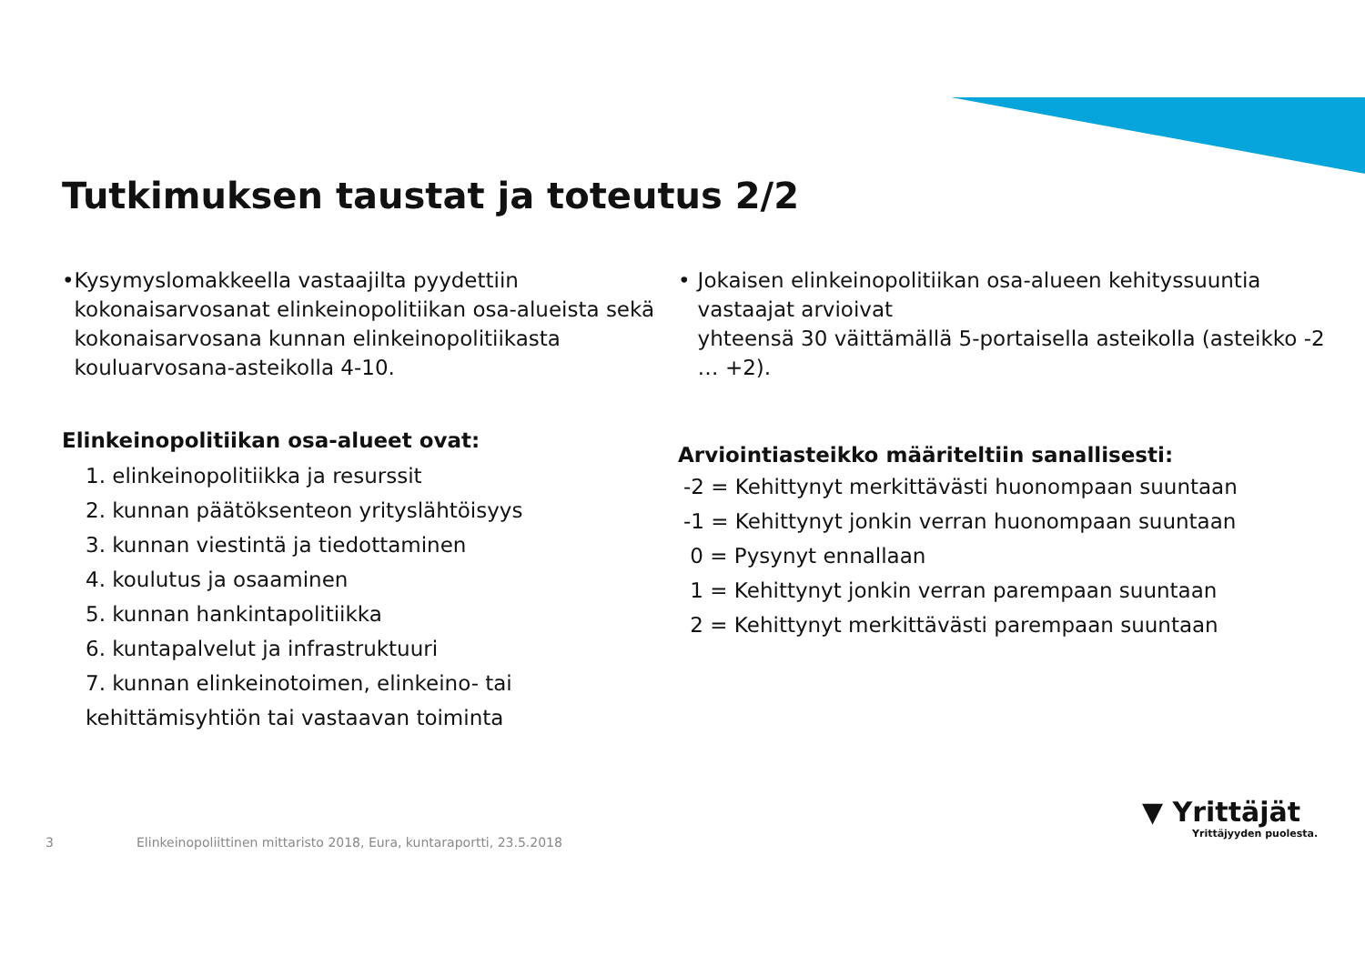Tutkimuksen taustat ja toteutus 2/2
• Kysymyslomakkeella vastaajilta pyydettiin kokonaisarvosanat elinkeinopolitiikan osa-alueista sekä kokonaisarvosana kunnan elinkeinopolitiikasta kouluarvosana-asteikolla 4-10.
Elinkeinopolitiikan osa-alueet ovat:
1. elinkeinopolitiikka ja resurssit
2. kunnan päätöksenteon yrityslähtöisyys
3. kunnan viestintä ja tiedottaminen
4. koulutus ja osaaminen
5. kunnan hankintapolitiikka
6. kuntapalvelut ja infrastruktuuri
7. kunnan elinkeinotoimen, elinkeino- tai kehittämisyhtiön tai vastaavan toiminta
• Jokaisen elinkeinopolitiikan osa-alueen kehityssuuntia vastaajat arvioivat
yhteensä 30 väittämällä 5-portaisella asteikolla (asteikko -2 … +2).
Arviointiasteikko määriteltiin sanallisesti:
-2 = Kehittynyt merkittävästi huonompaan suuntaan
-1 = Kehittynyt jonkin verran huonompaan suuntaan
0 = Pysynyt ennallaan
1 = Kehittynyt jonkin verran parempaan suuntaan
2 = Kehittynyt merkittävästi parempaan suuntaan
3
Elinkeinopoliittinen mittaristo 2018, Eura, kuntaraportti, 23.5.2018
▼ Yrittäjät
Yrittäjyyden puolesta.